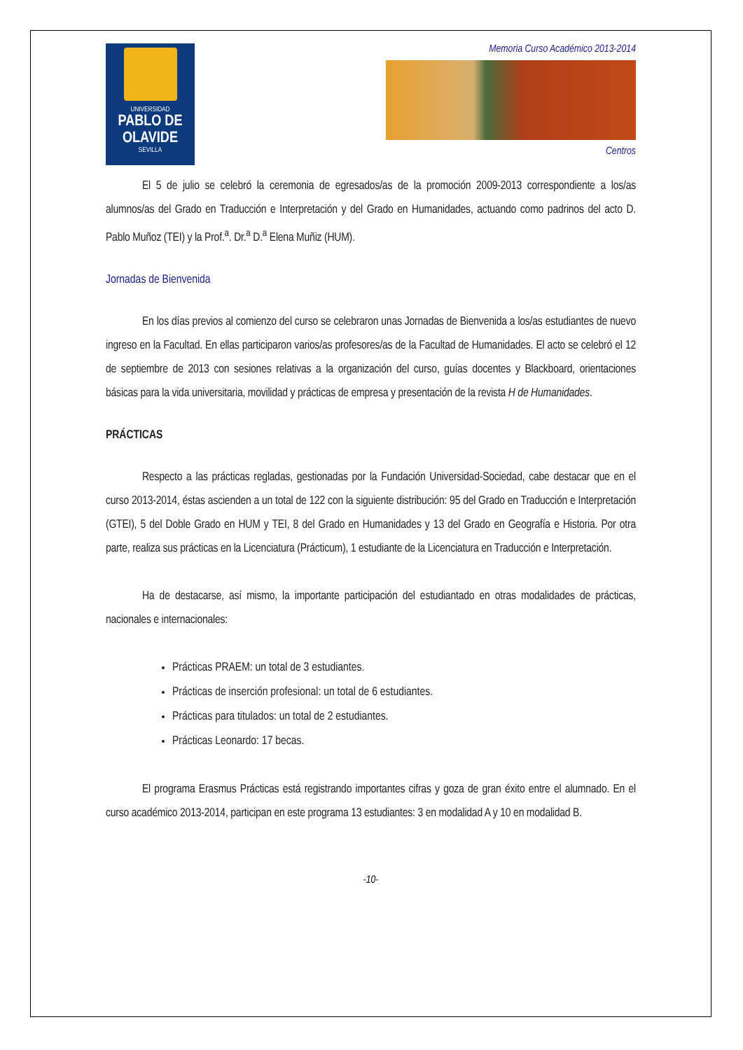UNIVERSIDAD
PABLO DE
OLAVIDE
SEVILLA
Memoria Curso Académico 2013-2014
Centros
El 5 de julio se celebró la ceremonia de egresados/as de la promoción 2009-2013 correspondiente a los/as alumnos/as del Grado en Traducción e Interpretación y del Grado en Humanidades, actuando como padrinos del acto D. Pablo Muñoz (TEI) y la Prof.<sup>a</sup>. Dr.<sup>a</sup> D.<sup>a</sup> Elena Muñiz (HUM).
Jornadas de Bienvenida
En los días previos al comienzo del curso se celebraron unas Jornadas de Bienvenida a los/as estudiantes de nuevo ingreso en la Facultad. En ellas participaron varios/as profesores/as de la Facultad de Humanidades. El acto se celebró el 12 de septiembre de 2013 con sesiones relativas a la organización del curso, guías docentes y Blackboard, orientaciones básicas para la vida universitaria, movilidad y prácticas de empresa y presentación de la revista H de Humanidades.
PRÁCTICAS
Respecto a las prácticas regladas, gestionadas por la Fundación Universidad-Sociedad, cabe destacar que en el curso 2013-2014, éstas ascienden a un total de 122 con la siguiente distribución: 95 del Grado en Traducción e Interpretación (GTEI), 5 del Doble Grado en HUM y TEI, 8 del Grado en Humanidades y 13 del Grado en Geografía e Historia. Por otra parte, realiza sus prácticas en la Licenciatura (Prácticum), 1 estudiante de la Licenciatura en Traducción e Interpretación.
Ha de destacarse, así mismo, la importante participación del estudiantado en otras modalidades de prácticas, nacionales e internacionales:
Prácticas PRAEM: un total de 3 estudiantes.
Prácticas de inserción profesional: un total de 6 estudiantes.
Prácticas para titulados: un total de 2 estudiantes.
Prácticas Leonardo: 17 becas.
El programa Erasmus Prácticas está registrando importantes cifras y goza de gran éxito entre el alumnado. En el curso académico 2013-2014, participan en este programa 13 estudiantes: 3 en modalidad A y 10 en modalidad B.
-10-